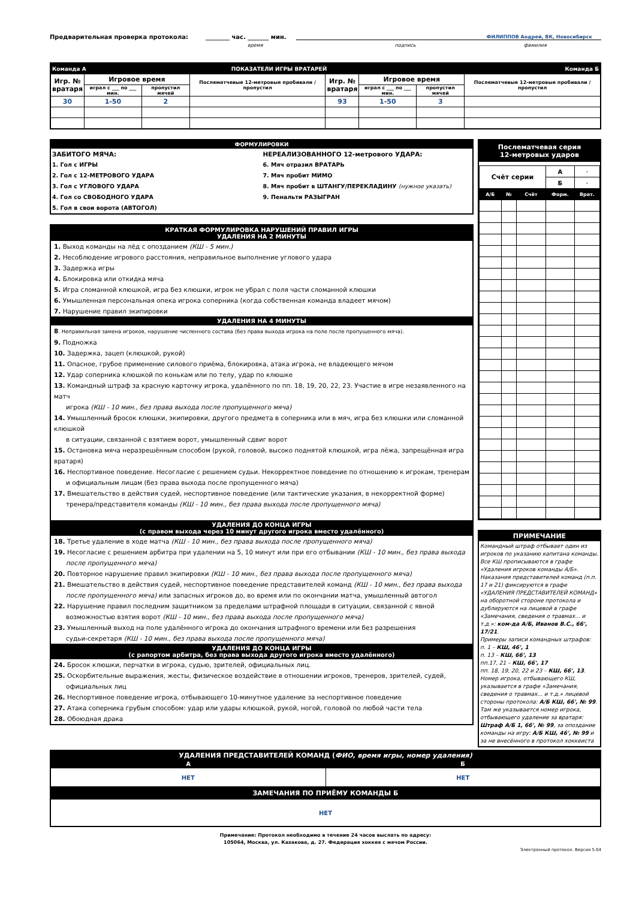Предварительная проверка протокола: ________ час. _______ мин. ФИЛИППОВ Андрей, ВК, Новосибирск
время подпись фамилия
| Команда А | | ПОКАЗАТЕЛИ ИГРЫ ВРАТАРЕЙ | | | | Команда Б | |
| Игр. № вратаря | Игровое время | | Послематчевые 12-метровые пробивали / пропустил | Игр. № вратаря | Игровое время | | Послематчевые 12-метровые пробивали / пропустил |
| | играл с ___ по ___ мин. | пропустил мячей | | | играл с ___ по ___ мин. | пропустил мячей | |
| 30 | 1-50 | 2 | | 93 | 1-50 | 3 | |
ФОРМУЛИРОВКИ
ЗАБИТОГО МЯЧА:
1. Гол с ИГРЫ
2. Гол с 12-МЕТРОВОГО УДАРА
3. Гол с УГЛОВОГО УДАРА
4. Гол со СВОБОДНОГО УДАРА
5. Гол в свои ворота (АВТОГОЛ)
НЕРЕАЛИЗОВАННОГО 12-метрового УДАРА:
6. Мяч отразил ВРАТАРЬ
7. Мяч пробит МИМО
8. Мяч пробит в ШТАНГУ/ПЕРЕКЛАДИНУ (нужное указать)
9. Пенальти РАЗЫГРАН
КРАТКАЯ ФОРМУЛИРОВКА НАРУШЕНИЙ ПРАВИЛ ИГРЫ
УДАЛЕНИЯ НА 2 МИНУТЫ
1. Выход команды на лёд с опозданием (КШ - 5 мин.)
2. Несоблюдение игрового расстояния, неправильное выполнение углового удара
3. Задержка игры
4. Блокировка или откидка мяча
5. Игра сломанной клюшкой, игра без клюшки, игрок не убрал с поля части сломанной клюшки
6. Умышленная персональная опека игрока соперника (когда собственная команда владеет мячом)
7. Нарушение правил экипировки
УДАЛЕНИЯ НА 4 МИНУТЫ
8. Неправильная замена игроков, нарушение численного состава (без права выхода игрока на поле после пропущенного мяча).
9. Подножка
10. Задержка, зацеп (клюшкой, рукой)
11. Опасное, грубое применение силового приёма, блокировка, атака игрока, не владеющего мячом
12. Удар соперника клюшкой по конькам или по телу, удар по клюшке
13. Командный штраф за красную карточку игрока, удалённого по пп. 18, 19, 20, 22, 23. Участие в игре незаявленного на матч
игрока (КШ - 10 мин., без права выхода после пропущенного мяча)
14. Умышленный бросок клюшки, экипировки, другого предмета в соперника или в мяч, игра без клюшки или сломанной клюшкой
в ситуации, связанной с взятием ворот, умышленный сдвиг ворот
15. Остановка мяча неразрешённым способом (рукой, головой, высоко поднятой клюшкой, игра лёжа, запрещённая игра вратаря)
16. Неспортивное поведение. Несогласие с решением судьи. Некорректное поведение по отношению к игрокам, тренерам
и официальным лицам (без права выхода после пропущенного мяча)
17. Вмешательство в действия судей, неспортивное поведение (или тактические указания, в некорректной форме)
тренера/представителя команды (КШ - 10 мин., без права выхода после пропущенного мяча)
УДАЛЕНИЯ ДО КОНЦА ИГРЫ
(с правом выхода через 10 минут другого игрока вместо удалённого)
18. Третье удаление в ходе матча (КШ - 10 мин., без права выхода после пропущенного мяча)
19. Несогласие с решением арбитра при удалении на 5, 10 минут или при его отбывании (КШ - 10 мин., без права выхода
после пропущенного мяча)
20. Повторное нарушение правил экипировки (КШ - 10 мин., без права выхода после пропущенного мяча)
21. Вмешательство в действия судей, неспортивное поведение представителей команд (КШ - 10 мин., без права выхода
после пропущенного мяча) или запасных игроков до, во время или по окончании матча, умышленный автогол
22. Нарушение правил последним защитником за пределами штрафной площади в ситуации, связанной с явной
возможностью взятия ворот (КШ - 10 мин., без права выхода после пропущенного мяча)
23. Умышленный выход на поле удалённого игрока до окончания штрафного времени или без разрешения
судьи-секретаря (КШ - 10 мин., без права выхода после пропущенного мяча)
УДАЛЕНИЯ ДО КОНЦА ИГРЫ
(с рапортом арбитра, без права выхода другого игрока вместо удалённого)
24. Бросок клюшки, перчатки в игрока, судью, зрителей, официальных лиц.
25. Оскорбительные выражения, жесты, физическое воздействие в отношении игроков, тренеров, зрителей, судей,
официальных лиц
26. Неспортивное поведение игрока, отбывающего 10-минутное удаление за неспортивное поведение
27. Атака соперника грубым способом: удар или удары клюшкой, рукой, ногой, головой по любой части тела
28. Обоюдная драка
Послематчевая серия
12-метровых ударов
| Счёт серии | | | А | - |
| | | | Б | - |
| А/Б | № | Счёт | Форм. | Врат. |
ПРИМЕЧАНИЕ
Командный штраф отбывает один из игроков по указанию капитана команды. Все КШ прописываются в графе «Удаления игроков команды А/Б». Наказания представителей команд (п.п. 17 и 21) фиксируются в графе «УДАЛЕНИЯ ПРЕДСТАВИТЕЛЕЙ КОМАНД» на оборотной стороне протокола и дублируются на лицевой в графе «Замечания, сведения о травмах... и т.д.»: ком-да А/Б, Иванов В.С., 66', 17/21.
Примеры записи командных штрафов:
п. 1 – КШ, 46', 1
п. 13 – КШ, 66', 13
пп.17, 21 – КШ, 66', 17
пп. 18, 19, 20, 22 и 23 – КШ, 66', 13. Номер игрока, отбывающего КШ, указывается в графе «Замечания, сведения о травмах... и т.д.» лицевой стороны протокола: А/Б КШ, 66', № 99. Там же указывается номер игрока, отбывающего удаление за вратаря: Штраф А/Б 1, 66', № 99, за опоздание команды на игру: А/Б КШ, 46', № 99 и за не внесённого в протокол хоккеиста
| УДАЛЕНИЯ ПРЕДСТАВИТЕЛЕЙ КОМАНД ( ФИО, время игры, номер удаления) | |
| А | Б |
| НЕТ | НЕТ |
| ЗАМЕЧАНИЯ ПО ПРИЁМУ КОМАНДЫ Б | |
| НЕТ | |
Примечание: Протокол необходимо в течение 24 часов выслать по адресу:
105064, Москва, ул. Казакова, д. 27. Федерация хоккея с мячом России.
Электронный протокол. Версия 5.04